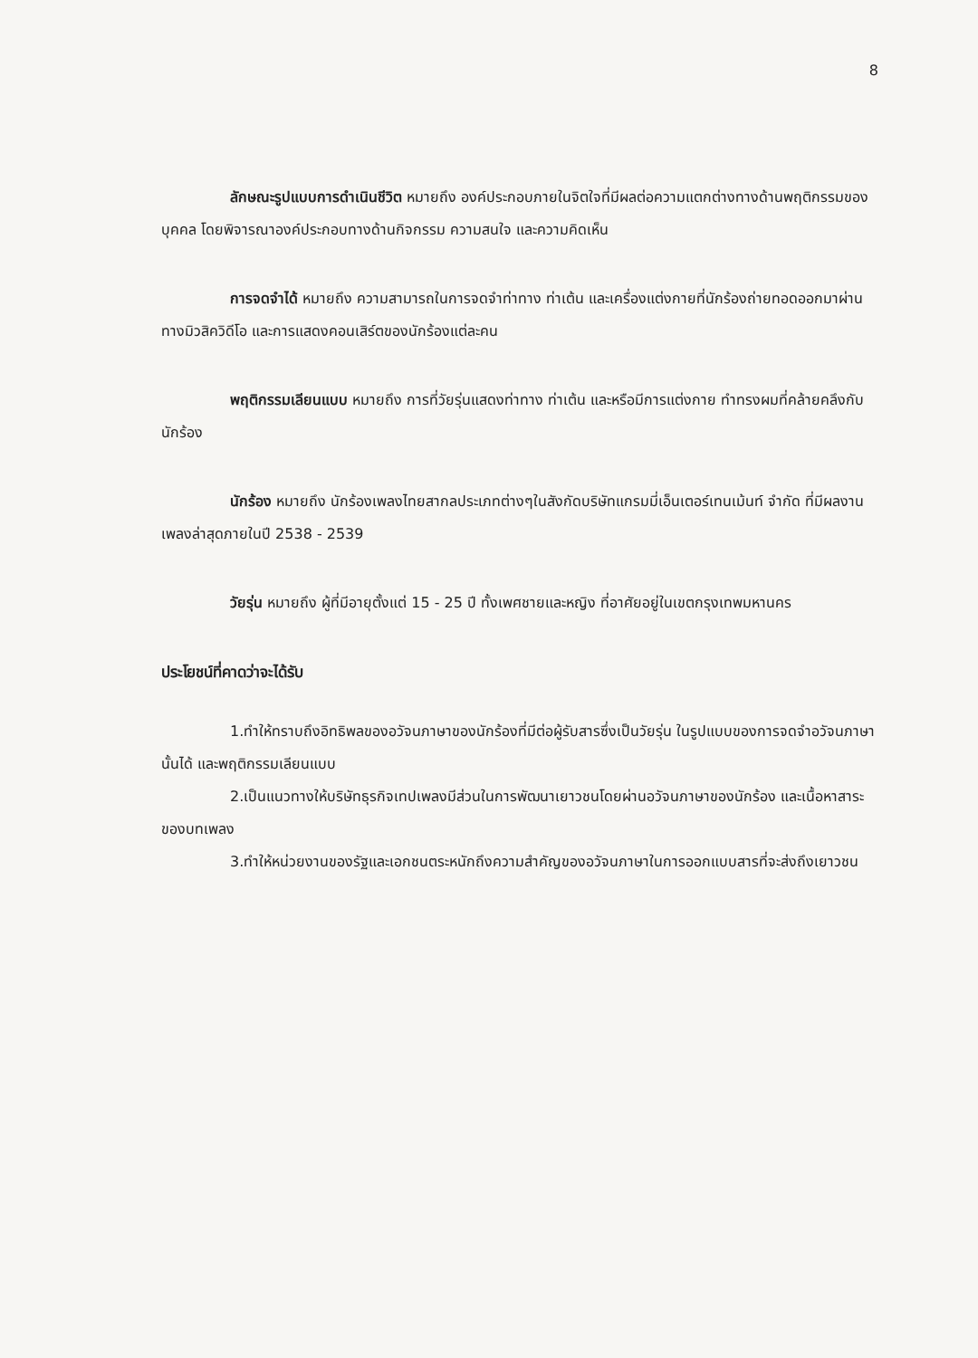8
ลักษณะรูปแบบการดำเนินชีวิต หมายถึง องค์ประกอบภายในจิตใจที่มีผลต่อความแตกต่างทางด้านพฤติกรรมของบุคคล โดยพิจารณาองค์ประกอบทางด้านกิจกรรม ความสนใจ และความคิดเห็น
การจดจำได้ หมายถึง ความสามารถในการจดจำท่าทาง ท่าเต้น และเครื่องแต่งกายที่นักร้องถ่ายทอดออกมาผ่านทางมิวสิควิดีโอ และการแสดงคอนเสิร์ตของนักร้องแต่ละคน
พฤติกรรมเลียนแบบ หมายถึง การที่วัยรุ่นแสดงท่าทาง ท่าเต้น และหรือมีการแต่งกาย ทำทรงผมที่คล้ายคลึงกับนักร้อง
นักร้อง หมายถึง นักร้องเพลงไทยสากลประเภทต่างๆในสังกัดบริษัทแกรมมี่เอ็นเตอร์เทนเม้นท์ จำกัด ที่มีผลงานเพลงล่าสุดภายในปี 2538 - 2539
วัยรุ่น หมายถึง ผู้ที่มีอายุตั้งแต่ 15 - 25 ปี ทั้งเพศชายและหญิง ที่อาศัยอยู่ในเขตกรุงเทพมหานคร
ประโยชน์ที่คาดว่าจะได้รับ
1.ทำให้ทราบถึงอิทธิพลของอวัจนภาษาของนักร้องที่มีต่อผู้รับสารซึ่งเป็นวัยรุ่น ในรูปแบบของการจดจำอวัจนภาษานั้นได้ และพฤติกรรมเลียนแบบ
2.เป็นแนวทางให้บริษัทธุรกิจเทปเพลงมีส่วนในการพัฒนาเยาวชนโดยผ่านอวัจนภาษาของนักร้อง และเนื้อหาสาระของบทเพลง
3.ทำให้หน่วยงานของรัฐและเอกชนตระหนักถึงความสำคัญของอวัจนภาษาในการออกแบบสารที่จะส่งถึงเยาวชน